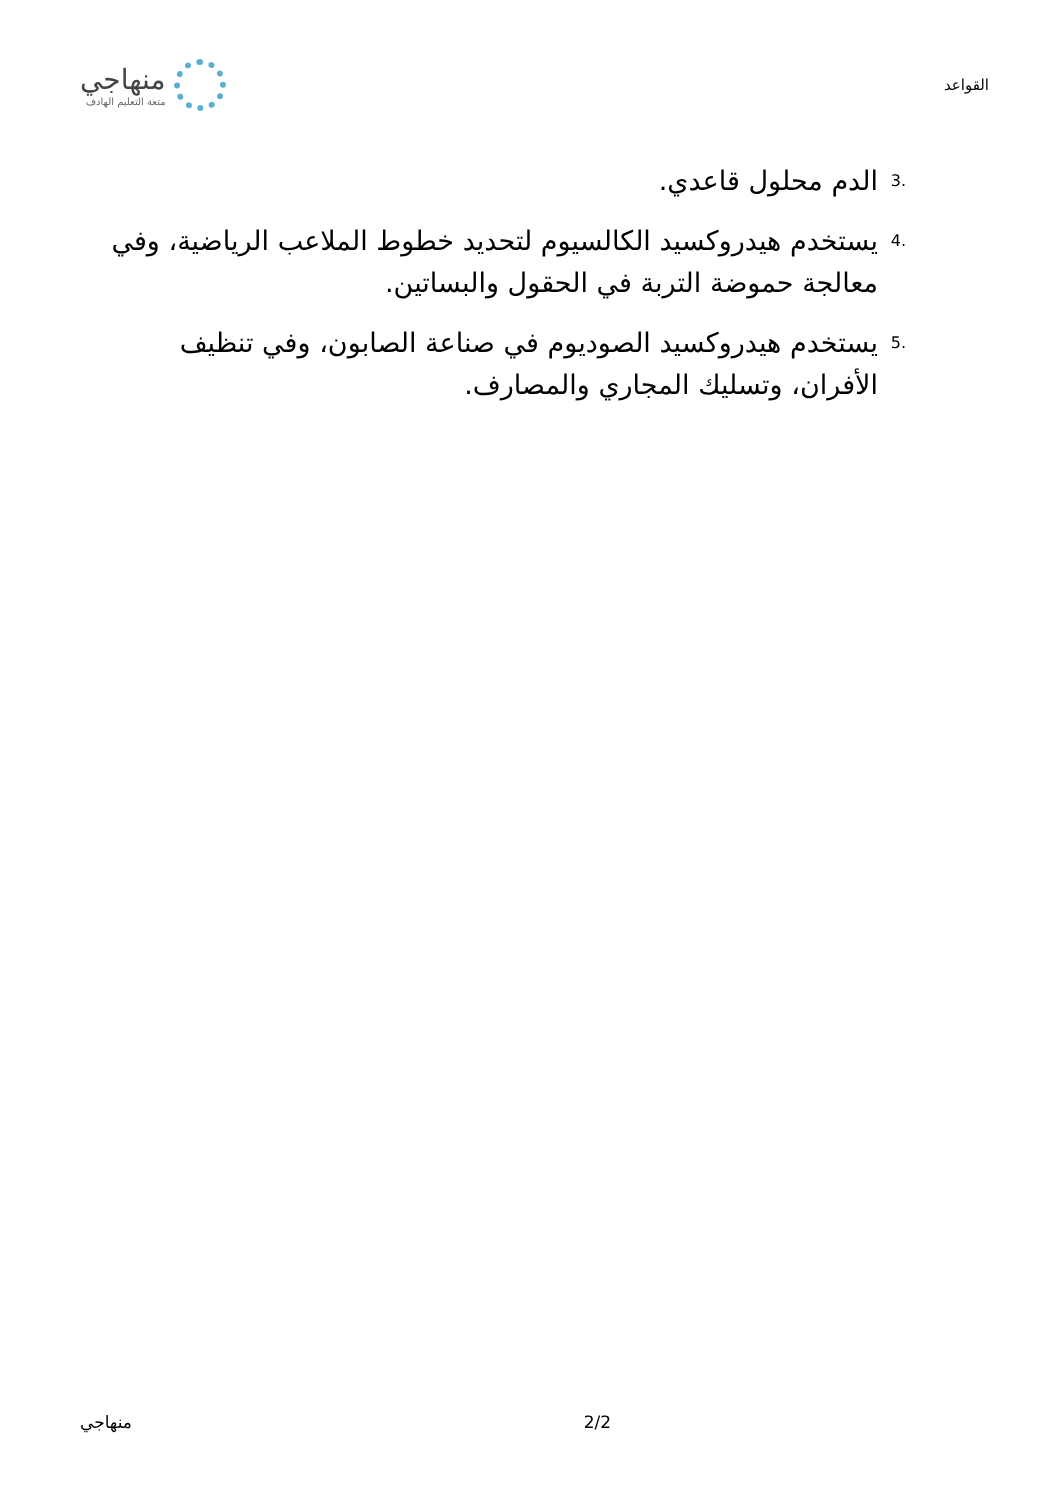القواعد
منهاجي
متعة التعليم الهادف
.3 الدم محلول قاعدي.
.4 يستخدم هيدروكسيد الكالسيوم لتحديد خطوط الملاعب الرياضية، وفي معالجة حموضة التربة في الحقول والبساتين.
.5 يستخدم هيدروكسيد الصوديوم في صناعة الصابون، وفي تنظيف الأفران، وتسليك المجاري والمصارف.
2/2 منهاجي